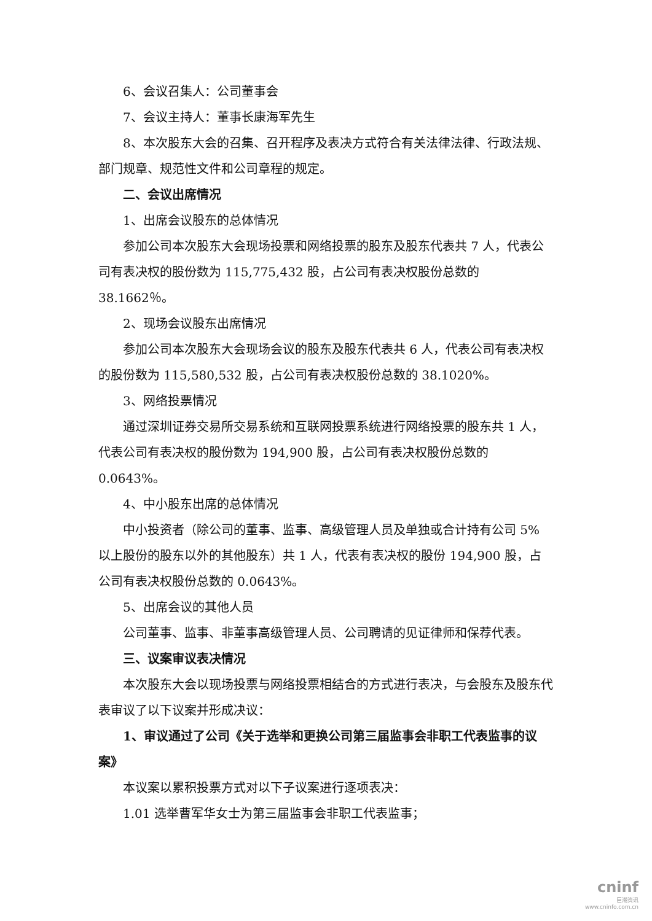6、会议召集人：公司董事会
7、会议主持人：董事长康海军先生
8、本次股东大会的召集、召开程序及表决方式符合有关法律法律、行政法规、部门规章、规范性文件和公司章程的规定。
二、会议出席情况
1、出席会议股东的总体情况
参加公司本次股东大会现场投票和网络投票的股东及股东代表共 7 人，代表公司有表决权的股份数为 115,775,432 股，占公司有表决权股份总数的 38.1662％。
2、现场会议股东出席情况
参加公司本次股东大会现场会议的股东及股东代表共 6 人，代表公司有表决权的股份数为 115,580,532 股，占公司有表决权股份总数的 38.1020%。
3、网络投票情况
通过深圳证券交易所交易系统和互联网投票系统进行网络投票的股东共 1 人，代表公司有表决权的股份数为 194,900 股，占公司有表决权股份总数的 0.0643%。
4、中小股东出席的总体情况
中小投资者（除公司的董事、监事、高级管理人员及单独或合计持有公司 5% 以上股份的股东以外的其他股东）共 1 人，代表有表决权的股份 194,900 股，占公司有表决权股份总数的 0.0643%。
5、出席会议的其他人员
公司董事、监事、非董事高级管理人员、公司聘请的见证律师和保荐代表。
三、议案审议表决情况
本次股东大会以现场投票与网络投票相结合的方式进行表决，与会股东及股东代表审议了以下议案并形成决议：
1、审议通过了公司《关于选举和更换公司第三届监事会非职工代表监事的议案》
本议案以累积投票方式对以下子议案进行逐项表决：
1.01 选举曹军华女士为第三届监事会非职工代表监事；
cninf
巨潮资讯
www.cninfo.com.cn